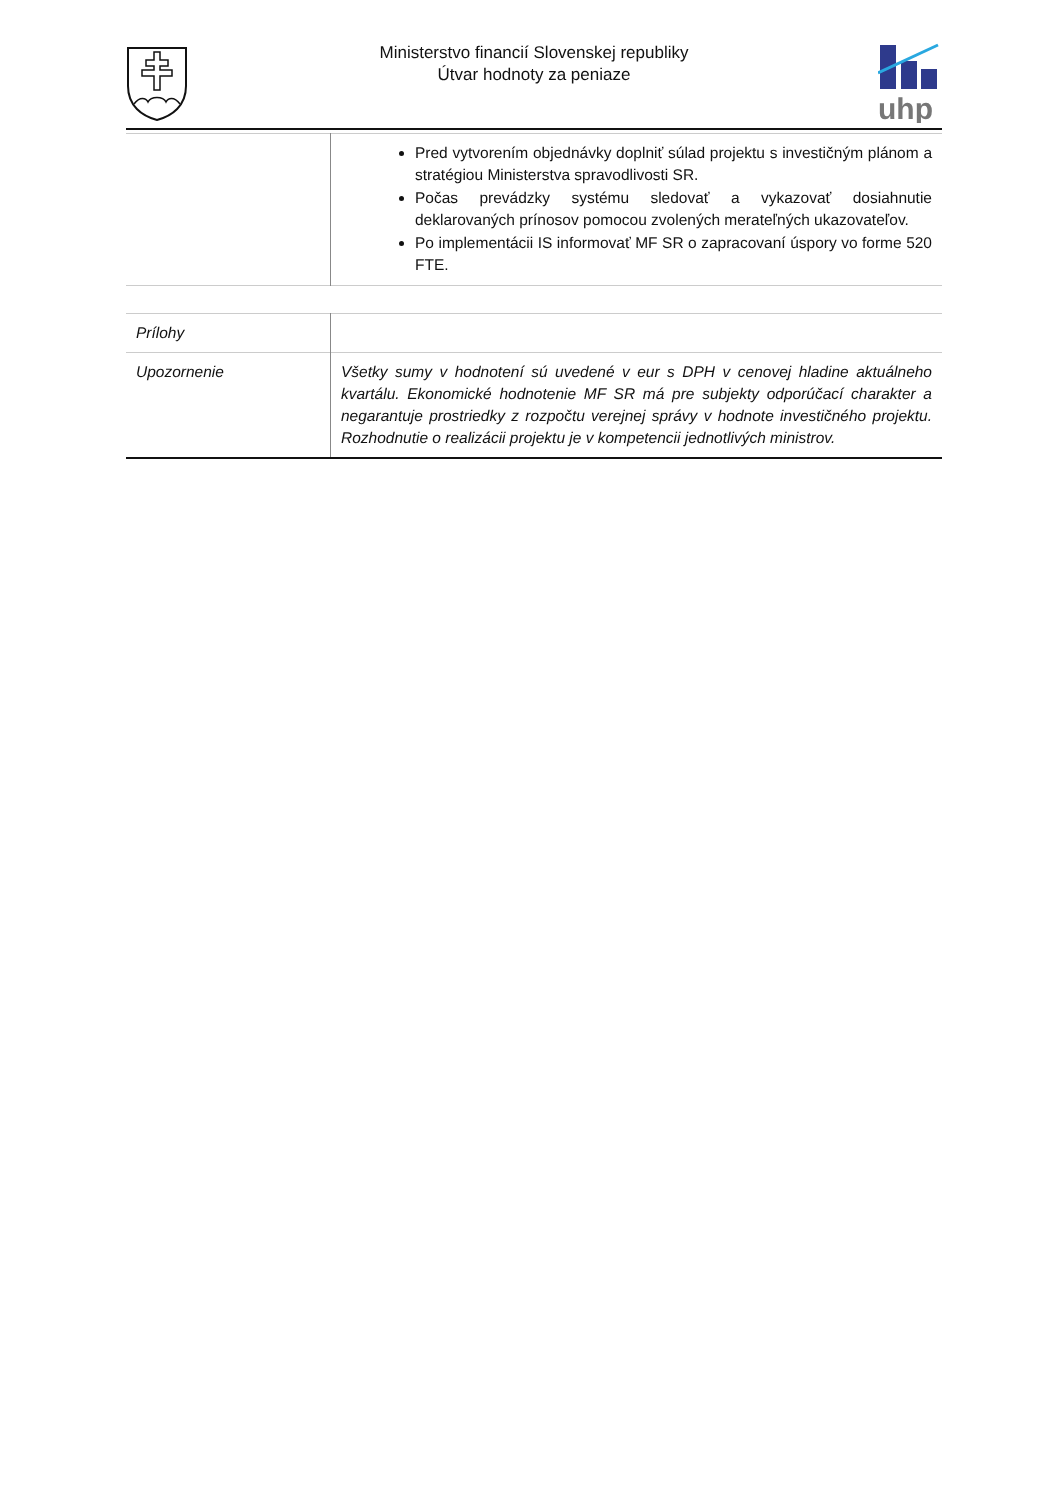Ministerstvo financií Slovenskej republiky
Útvar hodnoty za peniaze
uhp
| | Pred vytvorením objednávky doplniť súlad projektu s investičným plánom a stratégiou Ministerstva spravodlivosti SR. Počas prevádzky systému sledovať a vykazovať dosiahnutie deklarovaných prínosov pomocou zvolených merateľných ukazovateľov. Po implementácii IS informovať MF SR o zapracovaní úspory vo forme 520 FTE. |
| Prílohy | |
| Upozornenie | Všetky sumy v hodnotení sú uvedené v eur s DPH v cenovej hladine aktuálneho kvartálu. Ekonomické hodnotenie MF SR má pre subjekty odporúčací charakter a negarantuje prostriedky z rozpočtu verejnej správy v hodnote investičného projektu. Rozhodnutie o realizácii projektu je v kompetencii jednotlivých ministrov. |